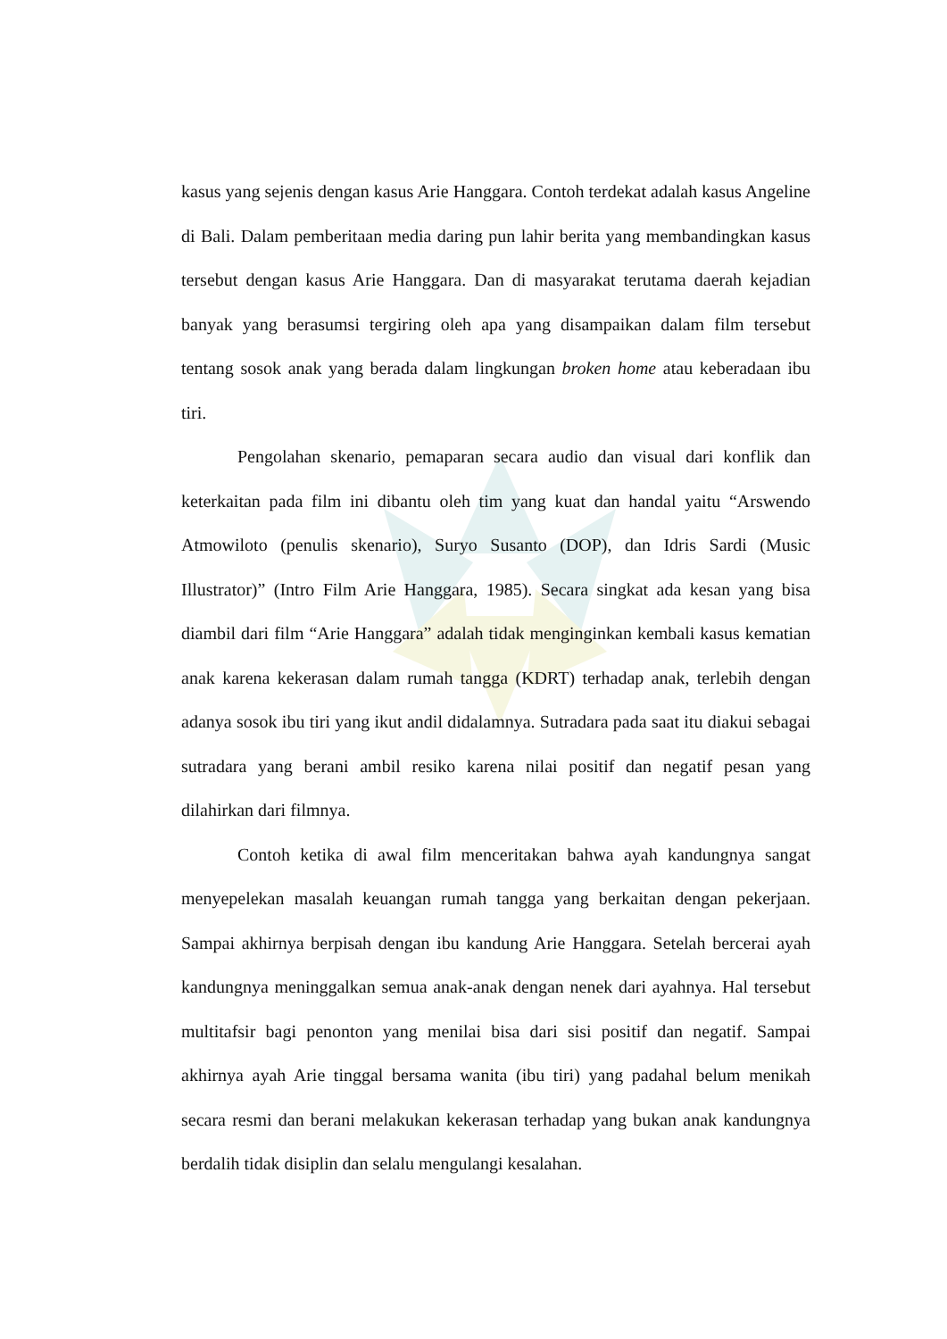kasus yang sejenis dengan kasus Arie Hanggara. Contoh terdekat adalah kasus Angeline di Bali. Dalam pemberitaan media daring pun lahir berita yang membandingkan kasus tersebut dengan kasus Arie Hanggara. Dan di masyarakat terutama daerah kejadian banyak yang berasumsi tergiring oleh apa yang disampaikan dalam film tersebut tentang sosok anak yang berada dalam lingkungan broken home atau keberadaan ibu tiri.
Pengolahan skenario, pemaparan secara audio dan visual dari konflik dan keterkaitan pada film ini dibantu oleh tim yang kuat dan handal yaitu “Arswendo Atmowiloto (penulis skenario), Suryo Susanto (DOP), dan Idris Sardi (Music Illustrator)” (Intro Film Arie Hanggara, 1985). Secara singkat ada kesan yang bisa diambil dari film “Arie Hanggara” adalah tidak menginginkan kembali kasus kematian anak karena kekerasan dalam rumah tangga (KDRT) terhadap anak, terlebih dengan adanya sosok ibu tiri yang ikut andil didalamnya. Sutradara pada saat itu diakui sebagai sutradara yang berani ambil resiko karena nilai positif dan negatif pesan yang dilahirkan dari filmnya.
Contoh ketika di awal film menceritakan bahwa ayah kandungnya sangat menyepelekan masalah keuangan rumah tangga yang berkaitan dengan pekerjaan. Sampai akhirnya berpisah dengan ibu kandung Arie Hanggara. Setelah bercerai ayah kandungnya meninggalkan semua anak-anak dengan nenek dari ayahnya. Hal tersebut multitafsir bagi penonton yang menilai bisa dari sisi positif dan negatif. Sampai akhirnya ayah Arie tinggal bersama wanita (ibu tiri) yang padahal belum menikah secara resmi dan berani melakukan kekerasan terhadap yang bukan anak kandungnya berdalih tidak disiplin dan selalu mengulangi kesalahan.